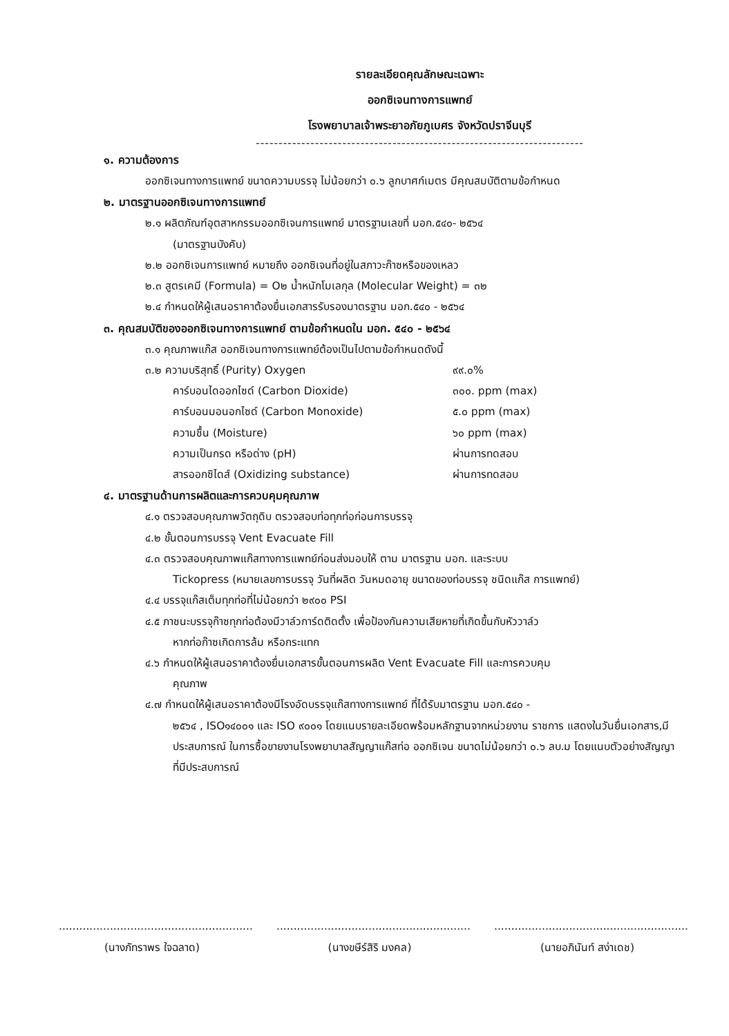รายละเอียดคุณลักษณะเฉพาะ
ออกซิเจนทางการแพทย์
โรงพยาบาลเจ้าพระยาอภัยภูเบศร จังหวัดปราจีนบุรี
------------------------------------------------------------------------
๑. ความต้องการ
ออกซิเจนทางการแพทย์ ขนาดความบรรจุ ไม่น้อยกว่า ๐.๖ ลูกบาศก์เมตร มีคุณสมบัติตามข้อกำหนด
๒. มาตรฐานออกซิเจนทางการแพทย์
๒.๑ ผลิตภัณฑ์อุตสาหกรรมออกซิเจนการแพทย์ มาตรฐานเลขที่ มอก.๕๔๐- ๒๕๖๔
(มาตรฐานบังคับ)
๒.๒ ออกซิเจนการแพทย์ หมายถึง ออกซิเจนที่อยู่ในสภาวะก๊าซหรือของเหลว
๒.๓ สูตรเคมี (Formula) = O๒ น้ำหนักโมเลกุล (Molecular Weight) = ๓๒
๒.๔ กำหนดให้ผู้เสนอราคาต้องยื่นเอกสารรับรองมาตรฐาน มอก.๕๔๐ - ๒๕๖๔
๓. คุณสมบัติของออกซิเจนทางการแพทย์ ตามข้อกำหนดใน มอก. ๕๔๐ - ๒๕๖๔
๓.๑ คุณภาพแก๊ส ออกซิเจนทางการแพทย์ต้องเป็นไปตามข้อกำหนดดังนี้
๓.๒ ความบริสุทธิ์ (Purity) Oxygen ๙๙.๐%
คาร์บอนไดออกไซด์ (Carbon Dioxide) ๓๐๐. ppm (max)
คาร์บอนมอนอกไซด์ (Carbon Monoxide) ๕.๐ ppm (max)
ความชื้น (Moisture) ๖๐ ppm (max)
ความเป็นกรด หรือด่าง (pH) ผ่านการทดสอบ
สารออกซิไดส์ (Oxidizing substance) ผ่านการทดสอบ
๔. มาตรฐานด้านการผลิตและการควบคุมคุณภาพ
๔.๑ ตรวจสอบคุณภาพวัตถุดิบ ตรวจสอบท่อทุกท่อก่อนการบรรจุ
๔.๒ ขั้นตอนการบรรจุ Vent Evacuate Fill
๔.๓ ตรวจสอบคุณภาพแก๊สทางการแพทย์ก่อนส่งมอบให้ ตาม มาตรฐาน มอก. และระบบ
Tickopress (หมายเลขการบรรจุ วันที่ผลิต วันหมดอายุ ขนาดของท่อบรรจุ ชนิดแก๊ส การแพทย์)
๔.๔ บรรจุแก๊สเต็มทุกท่อที่ไม่น้อยกว่า ๒๙๐๐ PSI
๔.๕ ภาชนะบรรจุก๊าซทุกท่อต้องมีวาล์วการ์ดติดตั้ง เพื่อป้องกันความเสียหายที่เกิดขึ้นกับหัววาล์ว
หากท่อก๊าซเกิดการล้ม หรือกระแทก
๔.๖ กำหนดให้ผู้เสนอราคาต้องยื่นเอกสารขั้นตอนการผลิต Vent Evacuate Fill และการควบคุม
คุณภาพ
๔.๗ กำหนดให้ผู้เสนอราคาต้องมีโรงอัดบรรจุแก๊สทางการแพทย์ ที่ได้รับมาตรฐาน มอก.๕๔๐ -
๒๕๖๔ , ISO๑๔๐๐๑ และ ISO ๙๐๐๑ โดยแนบรายละเอียดพร้อมหลักฐานจากหน่วยงาน ราชการ แสดงในวันยื่นเอกสาร,มีประสบการณ์ ในการซื้อขายงานโรงพยาบาลสัญญาแก๊สท่อ ออกซิเจน ขนาดไม่น้อยกว่า ๐.๖ ลบ.ม โดยแนบตัวอย่างสัญญาที่มีประสบการณ์
.........................................................
(นางภัทราพร ใจฉลาด)
.........................................................
(นางขษีร์สิริ มงคล)
.........................................................
(นายอภินันท์ สง่าเดช)